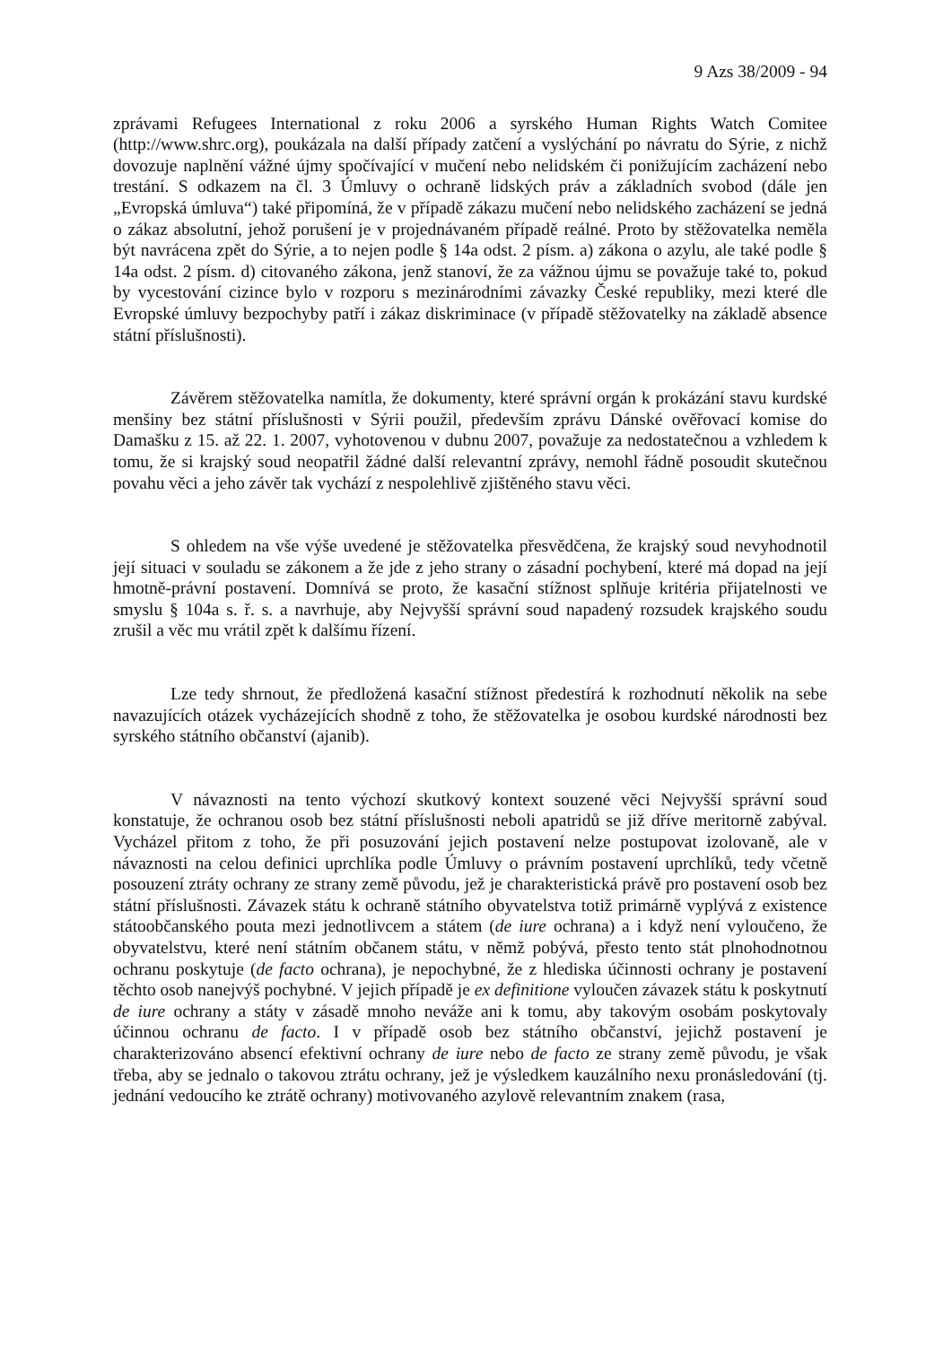9 Azs 38/2009 - 94
zprávami Refugees International z roku 2006 a syrského Human Rights Watch Comitee (http://www.shrc.org), poukázala na další případy zatčení a vyslýchání po návratu do Sýrie, z nichž dovozuje naplnění vážné újmy spočívající v mučení nebo nelidském či ponižujícím zacházení nebo trestání. S odkazem na čl. 3 Úmluvy o ochraně lidských práv a základních svobod (dále jen „Evropská úmluva“) také připomíná, že v případě zákazu mučení nebo nelidského zacházení se jedná o zákaz absolutní, jehož porušení je v projednávaném případě reálné. Proto by stěžovatelka neměla být navrácena zpět do Sýrie, a to nejen podle § 14a odst. 2 písm. a) zákona o azylu, ale také podle § 14a odst. 2 písm. d) citovaného zákona, jenž stanoví, že za vážnou újmu se považuje také to, pokud by vycestování cizince bylo v rozporu s mezinárodními závazky České republiky, mezi které dle Evropské úmluvy bezpochyby patří i zákaz diskriminace (v případě stěžovatelky na základě absence státní příslušnosti).
Závěrem stěžovatelka namítla, že dokumenty, které správní orgán k prokázání stavu kurdské menšiny bez státní příslušnosti v Sýrii použil, především zprávu Dánské ověřovací komise do Damašku z 15. až 22. 1. 2007, vyhotovenou v dubnu 2007, považuje za nedostatečnou a vzhledem k tomu, že si krajský soud neopatřil žádné další relevantní zprávy, nemohl řádně posoudit skutečnou povahu věci a jeho závěr tak vychází z nespolehlivě zjištěného stavu věci.
S ohledem na vše výše uvedené je stěžovatelka přesvědčena, že krajský soud nevyhodnotil její situaci v souladu se zákonem a že jde z jeho strany o zásadní pochybení, které má dopad na její hmotně-právní postavení. Domnívá se proto, že kasační stížnost splňuje kritéria přijatelnosti ve smyslu § 104a s. ř. s. a navrhuje, aby Nejvyšší správní soud napadený rozsudek krajského soudu zrušil a věc mu vrátil zpět k dalšímu řízení.
Lze tedy shrnout, že předložená kasační stížnost předestírá k rozhodnutí několik na sebe navazujících otázek vycházejících shodně z toho, že stěžovatelka je osobou kurdské národnosti bez syrského státního občanství (ajanib).
V návaznosti na tento výchozí skutkový kontext souzené věci Nejvyšší správní soud konstatuje, že ochranou osob bez státní příslušnosti neboli apatridů se již dříve meritorně zabýval. Vycházel přitom z toho, že při posuzování jejich postavení nelze postupovat izolovaně, ale v návaznosti na celou definici uprchlíka podle Úmluvy o právním postavení uprchlíků, tedy včetně posouzení ztráty ochrany ze strany země původu, jež je charakteristická právě pro postavení osob bez státní příslušnosti. Závazek státu k ochraně státního obyvatelstva totiž primárně vyplývá z existence státoobčanského pouta mezi jednotlivcem a státem (de iure ochrana) a i když není vyloučeno, že obyvatelstvu, které není státním občanem státu, v němž pobývá, přesto tento stát plnohodnotnou ochranu poskytuje (de facto ochrana), je nepochybné, že z hlediska účinnosti ochrany je postavení těchto osob nanejvýš pochybné. V jejich případě je ex definitione vyloučen závazek státu k poskytnutí de iure ochrany a státy v zásadě mnoho neváže ani k tomu, aby takovým osobám poskytovaly účinnou ochranu de facto. I v případě osob bez státního občanství, jejichž postavení je charakterizováno absencí efektivní ochrany de iure nebo de facto ze strany země původu, je však třeba, aby se jednalo o takovou ztrátu ochrany, jež je výsledkem kauzálního nexu pronásledování (tj. jednání vedoucího ke ztrátě ochrany) motivovaného azylově relevantním znakem (rasa,